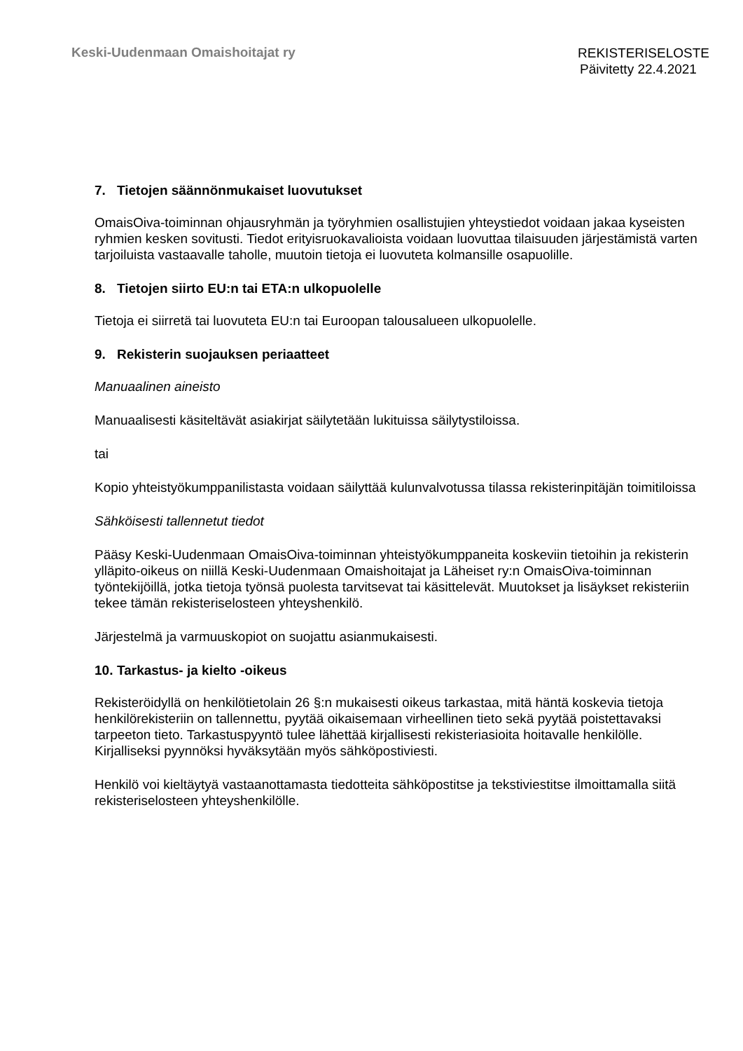Keski-Uudenmaan Omaishoitajat ry
REKISTERISELOSTE
Päivitetty 22.4.2021
7. Tietojen säännönmukaiset luovutukset
OmaisOiva-toiminnan ohjausryhmän ja työryhmien osallistujien yhteystiedot voidaan jakaa kyseisten ryhmien kesken sovitusti. Tiedot erityisruokavalioista voidaan luovuttaa tilaisuuden järjestämistä varten tarjoiluista vastaavalle taholle, muutoin tietoja ei luovuteta kolmansille osapuolille.
8. Tietojen siirto EU:n tai ETA:n ulkopuolelle
Tietoja ei siirretä tai luovuteta EU:n tai Euroopan talousalueen ulkopuolelle.
9. Rekisterin suojauksen periaatteet
Manuaalinen aineisto
Manuaalisesti käsiteltävät asiakirjat säilytetään lukituissa säilytystiloissa.
tai
Kopio yhteistyökumppanilistasta voidaan säilyttää kulunvalvotussa tilassa rekisterinpitäjän toimitiloissa
Sähköisesti tallennetut tiedot
Pääsy Keski-Uudenmaan OmaisOiva-toiminnan yhteistyökumppaneita koskeviin tietoihin ja rekisterin ylläpito-oikeus on niillä Keski-Uudenmaan Omaishoitajat ja Läheiset ry:n OmaisOiva-toiminnan työntekijöillä, jotka tietoja työnsä puolesta tarvitsevat tai käsittelevät. Muutokset ja lisäykset rekisteriin tekee tämän rekisteriselosteen yhteyshenkilö.
Järjestelmä ja varmuuskopiot on suojattu asianmukaisesti.
10. Tarkastus- ja kielto -oikeus
Rekisteröidyllä on henkilötietolain 26 §:n mukaisesti oikeus tarkastaa, mitä häntä koskevia tietoja henkilörekisteriin on tallennettu, pyytää oikaisemaan virheellinen tieto sekä pyytää poistettavaksi tarpeeton tieto. Tarkastuspyyntö tulee lähettää kirjallisesti rekisteriasioita hoitavalle henkilölle. Kirjalliseksi pyynnöksi hyväksytään myös sähköpostiviesti.
Henkilö voi kieltäytyä vastaanottamasta tiedotteita sähköpostitse ja tekstiviestitse ilmoittamalla siitä rekisteriselosteen yhteyshenkilölle.